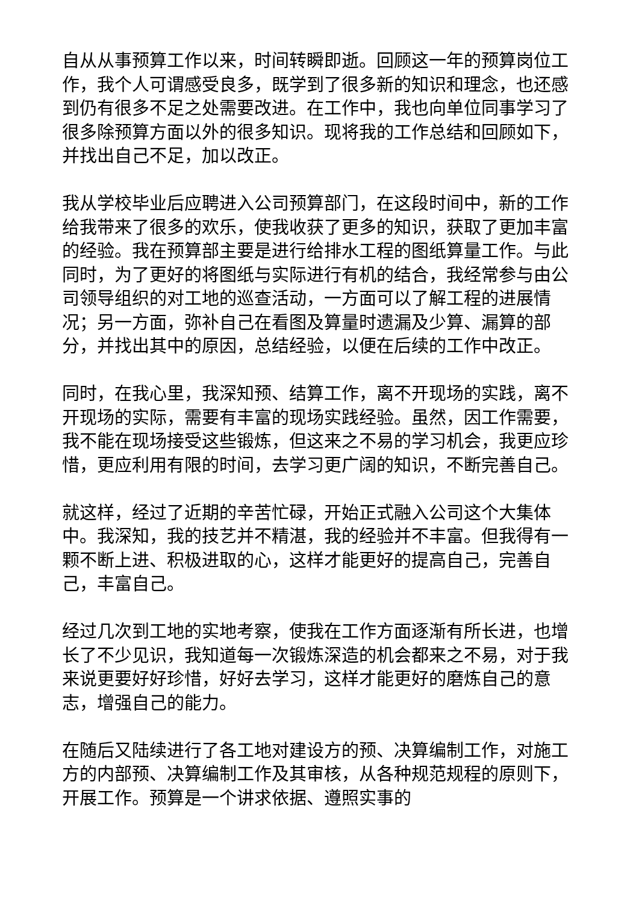自从从事预算工作以来，时间转瞬即逝。回顾这一年的预算岗位工作，我个人可谓感受良多，既学到了很多新的知识和理念，也还感到仍有很多不足之处需要改进。在工作中，我也向单位同事学习了很多除预算方面以外的很多知识。现将我的工作总结和回顾如下，并找出自己不足，加以改正。
我从学校毕业后应聘进入公司预算部门，在这段时间中，新的工作给我带来了很多的欢乐，使我收获了更多的知识，获取了更加丰富的经验。我在预算部主要是进行给排水工程的图纸算量工作。与此同时，为了更好的将图纸与实际进行有机的结合，我经常参与由公司领导组织的对工地的巡查活动，一方面可以了解工程的进展情况；另一方面，弥补自己在看图及算量时遗漏及少算、漏算的部分，并找出其中的原因，总结经验，以便在后续的工作中改正。
同时，在我心里，我深知预、结算工作，离不开现场的实践，离不开现场的实际，需要有丰富的现场实践经验。虽然，因工作需要，我不能在现场接受这些锻炼，但这来之不易的学习机会，我更应珍惜，更应利用有限的时间，去学习更广阔的知识，不断完善自己。
就这样，经过了近期的辛苦忙碌，开始正式融入公司这个大集体中。我深知，我的技艺并不精湛，我的经验并不丰富。但我得有一颗不断上进、积极进取的心，这样才能更好的提高自己，完善自己，丰富自己。
经过几次到工地的实地考察，使我在工作方面逐渐有所长进，也增长了不少见识，我知道每一次锻炼深造的机会都来之不易，对于我来说更要好好珍惜，好好去学习，这样才能更好的磨炼自己的意志，增强自己的能力。
在随后又陆续进行了各工地对建设方的预、决算编制工作，对施工方的内部预、决算编制工作及其审核，从各种规范规程的原则下，开展工作。预算是一个讲求依据、遵照实事的